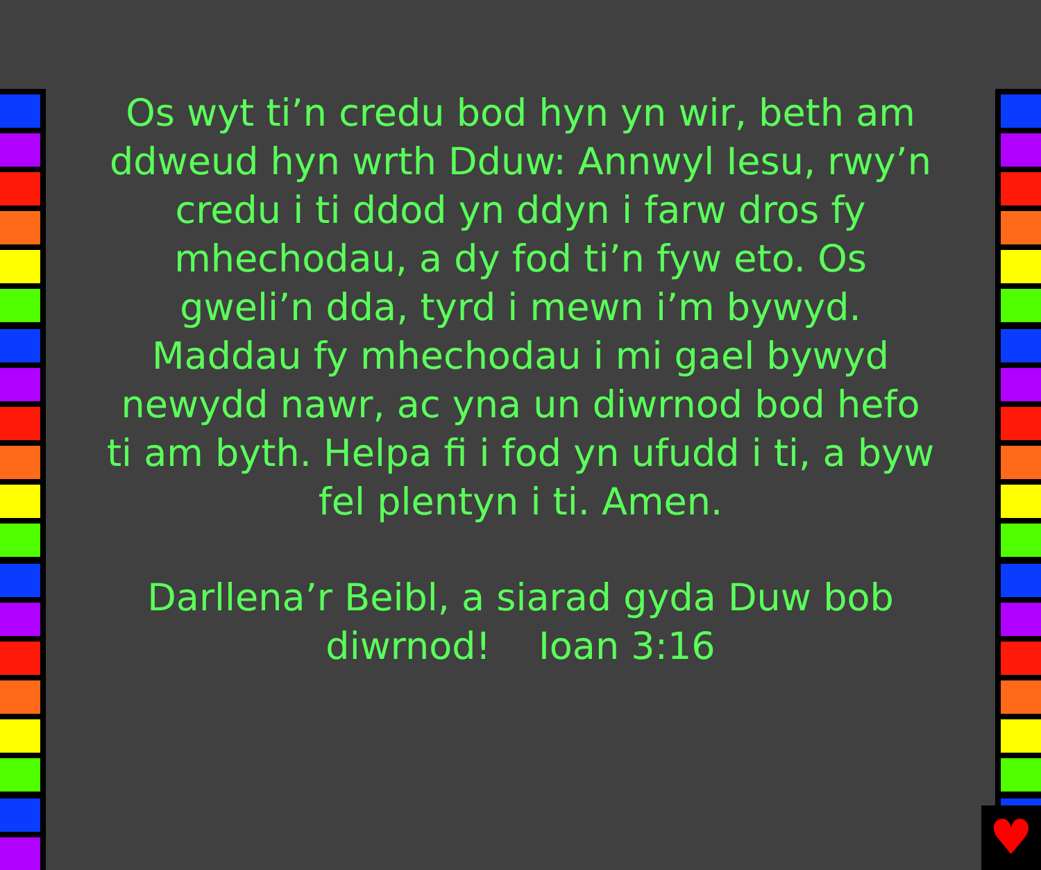♥
Os wyt ti’n credu bod hyn yn wir, beth am ddweud hyn wrth Dduw: Annwyl Iesu, rwy’n credu i ti ddod yn ddyn i farw dros fy mhechodau, a dy fod ti’n fyw eto. Os gweli’n dda, tyrd i mewn i’m bywyd. Maddau fy mhechodau i mi gael bywyd newydd nawr, ac yna un diwrnod bod hefo ti am byth. Helpa fi i fod yn ufudd i ti, a byw fel plentyn i ti. Amen.
Darllena’r Beibl, a siarad gyda Duw bob diwrnod! Ioan 3:16